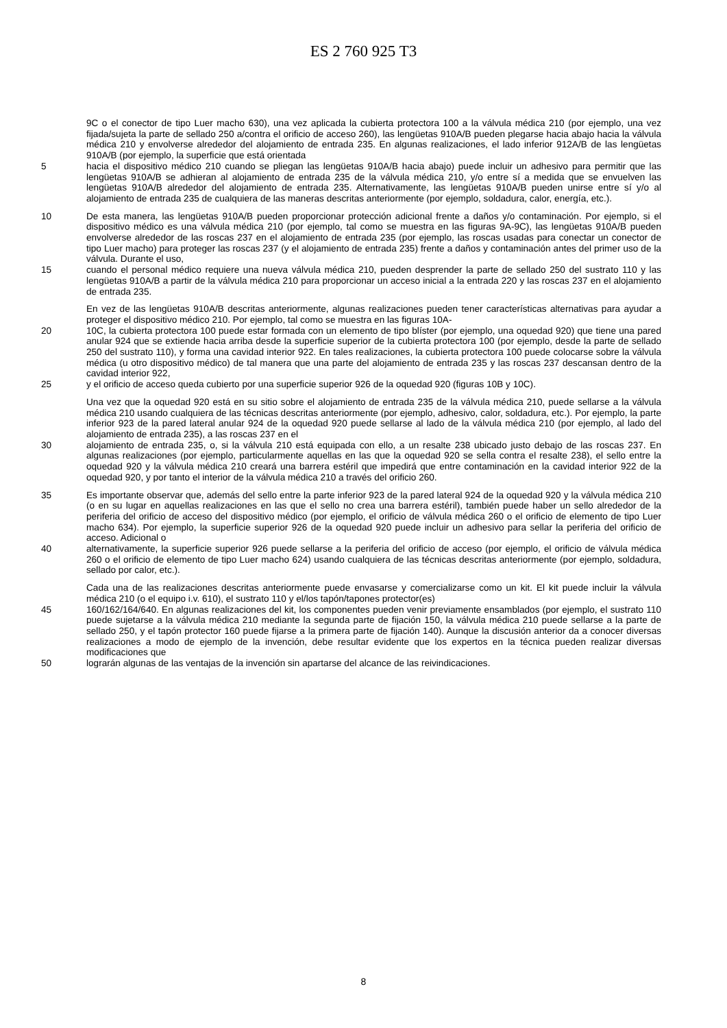ES 2 760 925 T3
9C o el conector de tipo Luer macho 630), una vez aplicada la cubierta protectora 100 a la válvula médica 210 (por ejemplo, una vez fijada/sujeta la parte de sellado 250 a/contra el orificio de acceso 260), las lengüetas 910A/B pueden plegarse hacia abajo hacia la válvula médica 210 y envolverse alrededor del alojamiento de entrada 235. En algunas realizaciones, el lado inferior 912A/B de las lengüetas 910A/B (por ejemplo, la superficie que está orientada
5 hacia el dispositivo médico 210 cuando se pliegan las lengüetas 910A/B hacia abajo) puede incluir un adhesivo para permitir que las lengüetas 910A/B se adhieran al alojamiento de entrada 235 de la válvula médica 210, y/o entre sí a medida que se envuelven las lengüetas 910A/B alrededor del alojamiento de entrada 235. Alternativamente, las lengüetas 910A/B pueden unirse entre sí y/o al alojamiento de entrada 235 de cualquiera de las maneras descritas anteriormente (por ejemplo, soldadura, calor, energía, etc.).
10 De esta manera, las lengüetas 910A/B pueden proporcionar protección adicional frente a daños y/o contaminación. Por ejemplo, si el dispositivo médico es una válvula médica 210 (por ejemplo, tal como se muestra en las figuras 9A-9C), las lengüetas 910A/B pueden envolverse alrededor de las roscas 237 en el alojamiento de entrada 235 (por ejemplo, las roscas usadas para conectar un conector de tipo Luer macho) para proteger las roscas 237 (y el alojamiento de entrada 235) frente a daños y contaminación antes del primer uso de la válvula. Durante el uso,
15 cuando el personal médico requiere una nueva válvula médica 210, pueden desprender la parte de sellado 250 del sustrato 110 y las lengüetas 910A/B a partir de la válvula médica 210 para proporcionar un acceso inicial a la entrada 220 y las roscas 237 en el alojamiento de entrada 235.
En vez de las lengüetas 910A/B descritas anteriormente, algunas realizaciones pueden tener características alternativas para ayudar a proteger el dispositivo médico 210. Por ejemplo, tal como se muestra en las figuras 10A-
20 10C, la cubierta protectora 100 puede estar formada con un elemento de tipo blíster (por ejemplo, una oquedad 920) que tiene una pared anular 924 que se extiende hacia arriba desde la superficie superior de la cubierta protectora 100 (por ejemplo, desde la parte de sellado 250 del sustrato 110), y forma una cavidad interior 922. En tales realizaciones, la cubierta protectora 100 puede colocarse sobre la válvula médica (u otro dispositivo médico) de tal manera que una parte del alojamiento de entrada 235 y las roscas 237 descansan dentro de la cavidad interior 922,
25 y el orificio de acceso queda cubierto por una superficie superior 926 de la oquedad 920 (figuras 10B y 10C).
Una vez que la oquedad 920 está en su sitio sobre el alojamiento de entrada 235 de la válvula médica 210, puede sellarse a la válvula médica 210 usando cualquiera de las técnicas descritas anteriormente (por ejemplo, adhesivo, calor, soldadura, etc.). Por ejemplo, la parte inferior 923 de la pared lateral anular 924 de la oquedad 920 puede sellarse al lado de la válvula médica 210 (por ejemplo, al lado del alojamiento de entrada 235), a las roscas 237 en el
30 alojamiento de entrada 235, o, si la válvula 210 está equipada con ello, a un resalte 238 ubicado justo debajo de las roscas 237. En algunas realizaciones (por ejemplo, particularmente aquellas en las que la oquedad 920 se sella contra el resalte 238), el sello entre la oquedad 920 y la válvula médica 210 creará una barrera estéril que impedirá que entre contaminación en la cavidad interior 922 de la oquedad 920, y por tanto el interior de la válvula médica 210 a través del orificio 260.
35 Es importante observar que, además del sello entre la parte inferior 923 de la pared lateral 924 de la oquedad 920 y la válvula médica 210 (o en su lugar en aquellas realizaciones en las que el sello no crea una barrera estéril), también puede haber un sello alrededor de la periferia del orificio de acceso del dispositivo médico (por ejemplo, el orificio de válvula médica 260 o el orificio de elemento de tipo Luer macho 634). Por ejemplo, la superficie superior 926 de la oquedad 920 puede incluir un adhesivo para sellar la periferia del orificio de acceso. Adicional o
40 alternativamente, la superficie superior 926 puede sellarse a la periferia del orificio de acceso (por ejemplo, el orificio de válvula médica 260 o el orificio de elemento de tipo Luer macho 624) usando cualquiera de las técnicas descritas anteriormente (por ejemplo, soldadura, sellado por calor, etc.).
Cada una de las realizaciones descritas anteriormente puede envasarse y comercializarse como un kit. El kit puede incluir la válvula médica 210 (o el equipo i.v. 610), el sustrato 110 y el/los tapón/tapones protector(es)
45 160/162/164/640. En algunas realizaciones del kit, los componentes pueden venir previamente ensamblados (por ejemplo, el sustrato 110 puede sujetarse a la válvula médica 210 mediante la segunda parte de fijación 150, la válvula médica 210 puede sellarse a la parte de sellado 250, y el tapón protector 160 puede fijarse a la primera parte de fijación 140). Aunque la discusión anterior da a conocer diversas realizaciones a modo de ejemplo de la invención, debe resultar evidente que los expertos en la técnica pueden realizar diversas modificaciones que
50 lograrán algunas de las ventajas de la invención sin apartarse del alcance de las reivindicaciones.
8